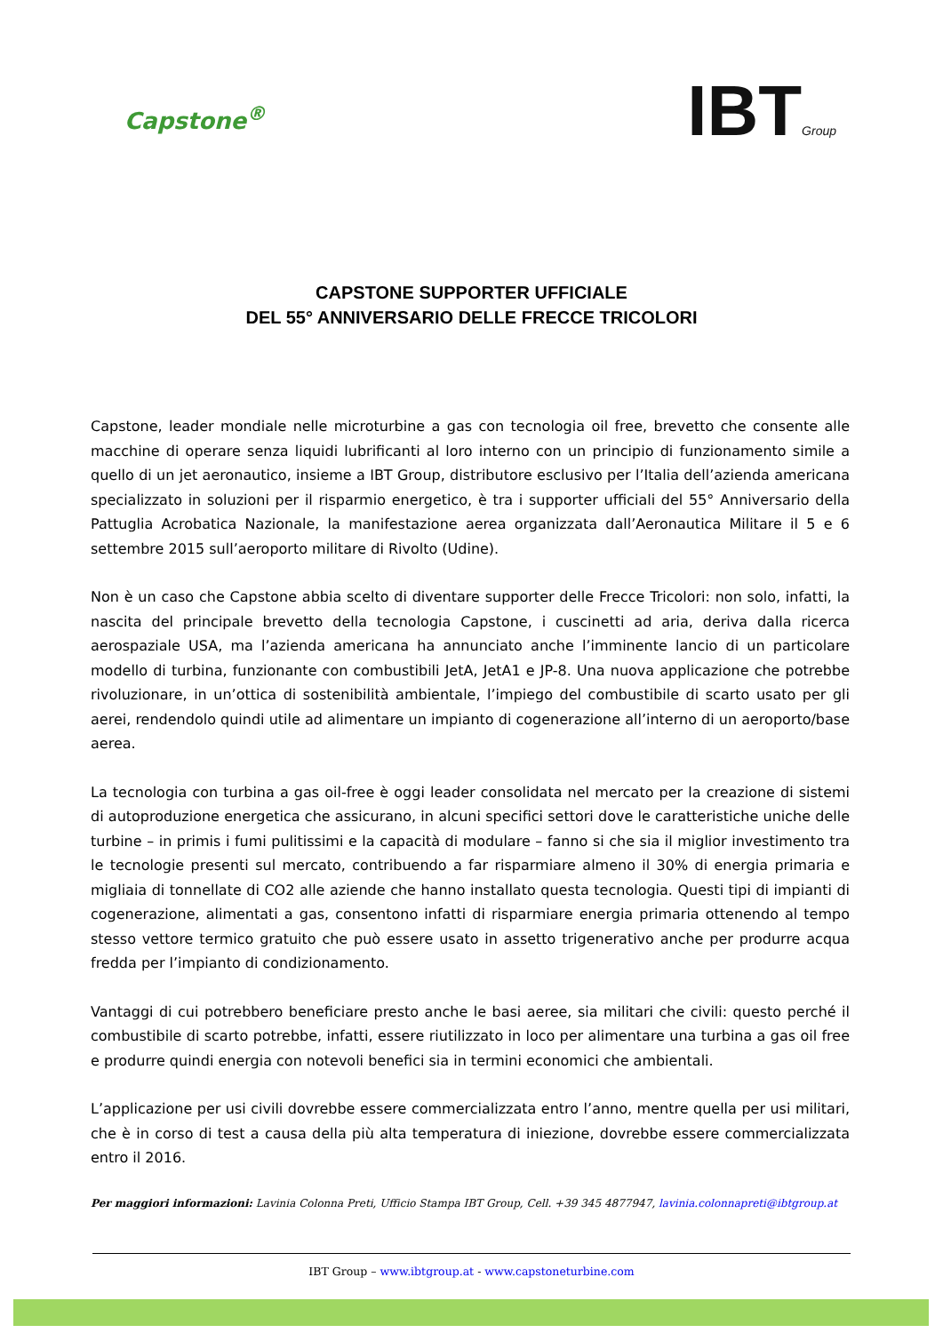Capstone<sup>®</sup>
IBTGroup
CAPSTONE SUPPORTER UFFICIALE
DEL 55° ANNIVERSARIO DELLE FRECCE TRICOLORI
Capstone, leader mondiale nelle microturbine a gas con tecnologia oil free, brevetto che consente alle macchine di operare senza liquidi lubrificanti al loro interno con un principio di funzionamento simile a quello di un jet aeronautico, insieme a IBT Group, distributore esclusivo per l’Italia dell’azienda americana specializzato in soluzioni per il risparmio energetico, è tra i supporter ufficiali del 55° Anniversario della Pattuglia Acrobatica Nazionale, la manifestazione aerea organizzata dall’Aeronautica Militare il 5 e 6 settembre 2015 sull’aeroporto militare di Rivolto (Udine).
Non è un caso che Capstone abbia scelto di diventare supporter delle Frecce Tricolori: non solo, infatti, la nascita del principale brevetto della tecnologia Capstone, i cuscinetti ad aria, deriva dalla ricerca aerospaziale USA, ma l’azienda americana ha annunciato anche l’imminente lancio di un particolare modello di turbina, funzionante con combustibili JetA, JetA1 e JP-8. Una nuova applicazione che potrebbe rivoluzionare, in un’ottica di sostenibilità ambientale, l’impiego del combustibile di scarto usato per gli aerei, rendendolo quindi utile ad alimentare un impianto di cogenerazione all’interno di un aeroporto/base aerea.
La tecnologia con turbina a gas oil-free è oggi leader consolidata nel mercato per la creazione di sistemi di autoproduzione energetica che assicurano, in alcuni specifici settori dove le caratteristiche uniche delle turbine – in primis i fumi pulitissimi e la capacità di modulare – fanno si che sia il miglior investimento tra le tecnologie presenti sul mercato, contribuendo a far risparmiare almeno il 30% di energia primaria e migliaia di tonnellate di CO2 alle aziende che hanno installato questa tecnologia. Questi tipi di impianti di cogenerazione, alimentati a gas, consentono infatti di risparmiare energia primaria ottenendo al tempo stesso vettore termico gratuito che può essere usato in assetto trigenerativo anche per produrre acqua fredda per l’impianto di condizionamento.
Vantaggi di cui potrebbero beneficiare presto anche le basi aeree, sia militari che civili: questo perché il combustibile di scarto potrebbe, infatti, essere riutilizzato in loco per alimentare una turbina a gas oil free e produrre quindi energia con notevoli benefici sia in termini economici che ambientali.
L’applicazione per usi civili dovrebbe essere commercializzata entro l’anno, mentre quella per usi militari, che è in corso di test a causa della più alta temperatura di iniezione, dovrebbe essere commercializzata entro il 2016.
Per maggiori informazioni: Lavinia Colonna Preti, Ufficio Stampa IBT Group, Cell. +39 345 4877947, lavinia.colonnapreti@ibtgroup.at
IBT Group – www.ibtgroup.at - www.capstoneturbine.com